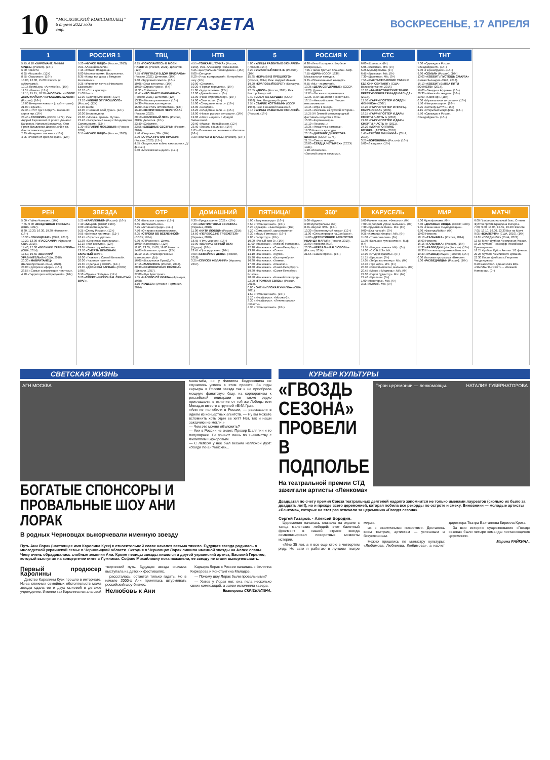10
“МОСКОВСКИЙ КОМСОМОЛЕЦ”
6 апреля 2022 года
стр.
ТЕЛЕГАЗЕТА
ВОСКРЕСЕНЬЕ, 17 АПРЕЛЯ
1
5.45, 6.10 «ХИРОМАНТ. ЛИНИИ СУДЕБ» (Россия). (16+)
6.00 Новости.
6.25 «Часовой». (12+)
8.55 «Здоровье». (16+)
10.00, 12.00, 15.00 Новости (с субтитрами).
10.15 Премьера. «АнтиФейк». (16+)
11.05 «Ванга». (12+)
12.15, 15.15, 18.20 «МОСГАЗ». «НОВОЕ ДЕЛО МАЙОРА ЧЕРКАСОВА. ШАКАЛ» (Россия). (16+)
18.00 Вечерние новости (с субтитрами).
21.00 «Время».
22.35 «Что? Где? Когда?». Весенняя серия игр. (16+)
23.45 «СОЛЯРИС» (СССР, 1972). Реж. Андрей Тарковский. В ролях: Донатас Банионис, Наталья Бондарчук, Юри Ярвет, Владислав Дворжецкий и др. Фантастическая драма.
2.35 «Наедине со всеми». (16+)
4.05 «Россия от края до края». (12+)
РОССИЯ 1
5.20 «ЧУЖОЕ ЛИЦО» (Россия, 2013). Реж. Алексей Карелин.
7.15 «Устами младенца».
8.00 Местное время. Воскресенье.
8.35 «Когда все дома с Тимуром Кизяковым».
9.25 «Утренняя почта с Николаем Басковым».
10.10 «Сто к одному».
11.00 Вести.
12.00 «Доктор Мясников». (12+)
13.10 «КЛЮЧИ ОТ ПРОШЛОГО» (Россия). (12+)
17.00 Вести.
18.00 «Песни от всей души». (12+)
20.00 Вести недели.
22.00 «Москва. Кремль. Путин».
22.40 «Воскресный вечер с Владимиром Соловьевым». (12+)
1.30 «ТЕРАПИЯ ЛЮБОВЬЮ» (Россия, 2009).
3.15 «ЧУЖОЕ ЛИЦО» (Россия, 2013).
ТВЦ
6.25 «ПОКОПАЙТЕСЬ В МОЕЙ ПАМЯТИ» (Россия, 2021). Детектив. (12+)
7.55 «ПРИГЛАСИ В ДОМ ПРИЗРАКА» (Россия, 2021). Детектив. (16+)
9.30 «Здоровый смысл». (16+)
10.05 «Знак качества». (16+)
10.50 «Страна чудес». (6+)
11.30 «События».
11.45 «ЧТО ЗНАЕТ МАРИАННА?» (Россия, 2021). Детектив. (12+)
13.30 «Москва резиновая». (16+)
14.30 «Московская неделя».
15.00 «Как стать оптимистом». (12+)
16.40 «НЕФРИТОВАЯ ЧЕРЕПАХА» (Россия, 2020).
20.10 «ЖЕЛЕЗНЫЙ ЛЕС» (Россия, 2019). Детектив. (12+)
23.40 «События».
23.55 «СВОДНЫЕ СЕСТРЫ» (Россия, 2016).
1.40 «Петровка, 38». (16+)
2.00 «АЛИСА ПРОТИВ ПРАВИЛ» (Россия, 2020). (12+)
4.55 «Закулисные войны юмористов». Д/ф. (12+)
5.30 «Московская неделя». (12+)
НТВ
4.55 «ТОНКАЯ ШТУЧКА» (Россия, 1999). Реж. Александр Полынников.
6.25 «Центральное телевидение». (16+)
8.00 «Сегодня».
8.20 «У нас выигрывают!». Лотерейное шоу. (12+)
10.00 «Сегодня».
10.20 «Первая передача». (16+)
11.00 «Чудо техники». (12+)
12.00 «Дачный ответ». (0+)
13.00 «НашПотребНадзор». (16+)
14.00 «Своя игра». (0+)
15.00 «Следствие вели...». (16+)
16.00 «Сегодня».
16.20 «Следствие вели...». (16+)
18.00 «Новые русские сенсации». (16+)
19.00 «Итоги недели» с Ирадой Зейналовой.
20.40 «Маска». Новый сезон. (12+)
23.40 «Звезды сошлись». (16+)
1.05 «Основано на реальных событиях». (16+)
3.30 «ПОРОХ И ДРОБЬ» (Россия). (16+)
5
5.00 «УЛИЦЫ РАЗБИТЫХ ФОНАРЕЙ» (Россия). (16+)
8.20 «УСЛОВНЫЙ МЕНТ-3» (Россия). (16+)
15.35 «ВЗРЫВ ИЗ ПРОШЛОГО» (Россия, 2014). Реж. Андрей Иванов.
19.20 «КРАПОВЫЙ БЕРЕТ» (Беларусь, 2008).
22.55 «ДВОЕ» (Россия, 2011). Реж. Виктор Татарский.
0.40 «СОБАЧЬЕ СЕРДЦЕ» (СССР, 1988). Реж. Владимир Бортко.
2.55 «СТАРИК ХОТТАБЫЧ» (СССР, 1956). Реж. Геннадий Казанский.
4.15 «УЛИЦЫ РАЗБИТЫХ ФОНАРЕЙ» (Россия). (16+)
РОССИЯ К
6.30 «Лето Господне». Вербное воскресенье.
7.05 «Тайна третьей планеты». М/ф.
7.55 «ЦИРК» (СССР, 1936). Музыкальная комедия.
9.25 «Обыкновенный концерт».
9.55 «Мы – грамотеи!».
10.35 «ДЕЛА СЕРДЕЧНЫЕ» (СССР, 1973). Драма.
12.05 «Письма из провинции».
12.35, 0.30 «Диалоги о животных».
13.15 «Невский ковчег. Теория невозможного».
13.45 «Игра в бисер».
14.25 «Рассказы из русской истории».
15.25 XV Зимний международный фестиваль искусств в Сочи.
16.30 «Картина мира».
17.10 «Пешком...».
18.35 «Романтика романса».
19.30 Новости культуры.
20.10 «ДНЕВНИК ДИРЕКТОРА ШКОЛЫ» (СССР, 1975).
21.25 «Сквозь звезды».
23.00 «СЕРДЦА ЧЕТЫРЕХ» (СССР, 1941).
1.10 «Искатели».
«Золотой секрет хохломы».
СТС
6.00 «Ералаш». (0+)
6.05 «Фиксики». М/с. (0+)
6.25 Мультфильмы. (0+)
6.45 «Три кота». М/с. (0+)
7.30 «Царевны». М/с. (0+)
7.55 «ФАНТАСТИЧЕСКИЕ ТВАРИ И ГДЕ ОНИ ОБИТАЮТ» (США–Великобритания, 2016).
10.20 «ФАНТАСТИЧЕСКИЕ ТВАРИ. ПРЕСТУПЛЕНИЯ ГРИН-ДЕ-ВАЛЬДА» (2018).
12.50 «ГАРРИ ПОТТЕР И ОРДЕН ФЕНИКСА» (2007).
15.20 «ГАРРИ ПОТТЕР И ПРИНЦ-ПОЛУКРОВКА» (2009).
18.15 «ГАРРИ ПОТТЕР И ДАРЫ СМЕРТИ. ЧАСТЬ I» (2010).
21.00 «ГАРРИ ПОТТЕР И ДАРЫ СМЕРТИ. ЧАСТЬ II» (2011).
23.20 «МЭРИ ПОППИНС ВОЗВРАЩАЕТСЯ» (2018).
1.45 «ТРЕТИЙ ЛИШНИЙ-2» (США, 2015).
3.25 «ВОРОНИНЫ» (Россия). (16+)
5.00 «6 кадров». (16+)
ТНТ
7.00 «Однажды в России. Спецдайджест». (16+)
9.00 «Перезагрузка». (16+)
9.30 «СЕМЬЯ» (Россия). (16+)
13.00 «ХОББИТ: ПУСТОШЬ СМАУГА» (Новая Зеландия–США, 2013).
16.10 «ХОББИТ: БИТВА ПЯТИ ВОИНСТВ» (2014).
19.00 «Звезды в Африке». (16+)
20.30 «Женский стендап». (16+)
23.00 «Stand up». (18+)
0.00 «Музыкальная интуиция». (16+)
1.50 «Импровизация». (16+)
3.25 «Comedy Баттл». (16+)
4.15 «Открытый микрофон». (16+)
5.50 «Однажды в России. Спецдайджест». (16+)
РЕН
5.00 «Тайны Чапман». (16+)
7.55, 9.00 «ВОЗДУШНАЯ ТЮРЬМА» (США, 1997).
8.30, 12.30, 16.30, 19.30 «Новости». (16+)
10.30 «ПОХИЩЕНИЕ» (США, 2015).
12.20, 13.00 «ПАССАЖИР» (Франция–США, 2018).
14.40, 17.00 «ВЕЛИКИЙ УРАВНИТЕЛЬ» (США, 2014).
17.50, 19.55 «ВЕЛИКИЙ УРАВНИТЕЛЬ-2» (США, 2018).
20.30 «МАВРИТАНЕЦ» (Великобритания–США, 2020).
23.00 «Добров в эфире». (16+)
23.55 «Самые шокирующие гипотезы».
4.20 «Территория заблуждений». (16+)
ЗВЕЗДА
5.25 «КРАПЛЕНЫЙ» (Россия). (16+)
7.10 «АКЦИЯ» (СССР, 1987).
9.00 «Новости недели».
9.25 «Служу России». (12+)
9.55 «Военная приемка». (12+)
10.45 «Скрытые угрозы».
11.30 «Секретные материалы».
12.15 «Код доступа». (12+)
13.05 «Битва оружейников».
13.50 «СМЕРТЬ ШПИОНАМ. СКРЫТЫЙ ВРАГ».
18.00 «Главное с Ольгой Беловой».
20.00 «Часовые памяти».
22.35 «Сделано в СССР». (12+)
23.05 «ДВОЙНОЙ КАПКАН» (СССР, 1985).
3.10 «Оружие Победы». (12+)
3.20 «СМЕРТЬ ШПИОНАМ. СКРЫТЫЙ ВРАГ».
ОТР
6.00 «Большая страна». (12+)
6.55 «Вспомнить все».
7.25 «Активная среда». (12+)
7.50 «От прав к возможностям».
8.05 «ОТРОКИ ВО ВСЕЛЕННОЙ» (СССР, 1974).
9.30 «ОТРажение». Детям.
10.00 «Календарь». (12+)
11.00, 13.05, 15.00, 19.00 Новости.
14.05 «Большая страна». (12+)
15.10, 3.15 «Рассекреченные материалы». Д/ф.
16.05 «Воскресная Прав!Да?».
17.15 «МАРАФОН» (Россия, 2012).
20.30 «ЗЕМЛЯНИЧНАЯ ПОЛЯНА» (Швеция, 1957).
22.00 «Луи Армстронг».
1.55 «НАЛЕВО ОТ ЛИФТА» (Франция, 1988).
4.10 «ЧУДЕСА» (Италия–Германия, 2014).
ДОМАШНИЙ
6.30 «Предсказания: 2022». (16+)
7.30 «АМЕТИСТОВАЯ СЕРЕЖКА» (Украина, 2018).
11.00 «НИТИ ЛЮБВИ» (Россия, 2014).
14.50 «ПЕРЕВОД НЕ ТРЕБУЕТСЯ» (Украина, 2020).
18.45 «Пять ужинов». (16+)
19.00 «ВЕЛИКОЛЕПНЫЙ ВЕК» (Турция). (16+)
23.45 «Про здоровье». (16+)
0.00 «СЕМЕЙНОЕ ДЕЛО» (Россия, 2018).
3.25 «СПИСОК ЖЕЛАНИЙ» (Украина, 2017).
ПЯТНИЦА!
5.00 «Тату навсегда». (16+)
5.50 «Пятница News». (16+)
6.20 «Дикари». «Бангладеш». (16+)
7.20 «Семь морей, одна планета».
8.30 «Мамы Пятницы». (16+)
9.00 «Гастротур». (16+)
10.00 «Умный дом-3». (16+)
11.00 «На ножах». «Нижний Новгород».
12.10 «На ножах». «Санкт-Петербург».
13.10 «На ножах». «Сочи».
14.10 «На ножах». «Курск».
15.20 «На ножах». «Екатеринбург».
16.30 «На ножах». «Химки».
17.30 «На ножах». «Кленово».
18.30 «На ножах». «Санкт-Петербург».
19.30 «На ножах». «Санкт-Петербург. Brucke».
20.40 «На ножах». «Нижний Новгород».
22.00 «ГРОМКАЯ СВЯЗЬ» (Россия, 2018).
0.00 «ОЧЕНЬ ПЛОХАЯ УЧИЛКА» (США, 2011).
1.50 «Пятница News». (16+)
2.20 «Инсайдеры». «Москва-2».
3.30 «Инсайдеры». «Ленинградская область».
4.30 «Пятница News». (16+)
360°
5.00 «Будни».
6.00 Мультфильмы. (6+)
8.55 «Вкусно 360». (12+)
10.30 «Перевернутый класс». (12+)
11.00 «Спецоперация на Донбассе».
14.00 «ДЕТЕКТИВНОЕ АГЕНТСТВО ИВАН ДА МАРЬЯ» (Россия, 2010).
20.00 «Новости 360».
20.30 «НЕРЕАЛЬНАЯ ЛЮБОВЬ» (Россия, 2014).
21.55 «Самое яркое». (16+)
КАРУСЕЛЬ
5.00 Ранние пташки. «Фиксики». (0+)
7.00 «С добрым утром, малыши!». (0+)
7.30 «Грузовичок Лева». М/с. (0+)
9.00 «Еда на ура!». (0+)
9.25 «Команда Флоры». М/с. (0+)
11.00 «Трам-пам-пам». (0+)
11.30 «Большое путешествие». М/ф. (6+)
12.55 «Банда котиков». М/ф. (6+)
14.00 «С.О.Б.Е.З». М/с.
15.00 «Студия красоты». (0+)
15.15 «Ералаш». (6+)
17.05 «Зебра в клеточку». М/с. (0+)
18.10 «Три кота». М/с. (0+)
20.30 «Спокойной ночи, малыши!». (0+)
20.45 «Маша и Медведь». М/с. (0+)
22.30 «Герои Гуджитсу». М/с. (6+)
22.40 «Ералаш». (6+)
1.00 «Новаторы». М/с. (6+)
3.15 «Лунтик». М/с. (0+)
МИР
5.00 Мультфильмы. (0+)
7.40 «ДЕЛОВЫЕ ЛЮДИ» (СССР, 1963).
9.05 «Наше кино. Неувядающие».
9.30 «ФазендаЛайф». (6+)
10.00 Новости.
10.10 «ТАЛЬНИКА» (Россия, 2014).
16.00 Новости.
16.15 «ТАЛЬНИКА» (Россия). (16+)
17.30 «РАЗВЕДЧИЦЫ» (Россия). (16+)
18.30 Итоговая программа «Вместе».
19.30 «РАЗВЕДЧИЦЫ» (Россия). (16+)
0.00 Итоговая программа «Вместе».
1.00 «РАЗВЕДЧИЦЫ» (Россия). (16+)
МАТЧ!
6.00 Профессиональный бокс. Стивен Фултон против Брэндона Фигероа.
7.00, 9.00, 13.05, 15.55, 23.20 Новости.
7.05, 13.10, 16.00, 23.30 Все на Матч!
9.05 «ВЗАПЕРТИ» (США, 2010). (16+)
11.05 «ПОЕДИНОК» (США, 2021).
13.55 Мини-футбол. Чемпионат России.
16.25 Футбол. Тинькофф Российская Премьер-лига.
18.25 Футбол. Кубок Англии. 1/2 финала.
20.25 Футбол. Чемпионат Германии.
22.30 После футбола с Георгием Черданцевым.
0.20 Баскетбол. Единая лига ВТБ. «ПАРМА-ПАРИБЕТ» – «Нижний Новгород». (0+)
СВЕТСКАЯ ЖИЗНЬ
АГН МОСКВА
БОГАТЫЕ СПОНСОРЫ И ПРОВАЛЬНЫЕ ШОУ АНИ ЛОРАК
В родных Черновцах выкорчевали именную звезду
масштаба, но у Филиппа Бедросовича не случилось успеха в этом проекте. За годы карьеры в России звезда так и не приобрела мощную фанатскую базу, на корпоративы к российской олигархии ее также редко приглашали, в отличие от той же Лободы или Меладзе вместе с группой «ВИА Гра».
«Ани не полюбили в России, — рассказали в одном из концертных агентств. — Ну вы можете вспомнить хоть один ее хит? Нет, так и наши заказчики не могли.»
— Чем это можно объяснить?
— Ани в России не знают, Прохор Шаляпин и то популярнее. Ее узнают лишь по знакомству с Филиппом Киркоровым.
— С Лепсом у нее был весьма неплохой дуэт: «Уходи по-английски»...
Путь Ани Лорак (настоящее имя Каролина Куек) к относительной славе начался весьма тяжело. Будущая звезда родилась в многодетной украинской семье в Черновицкой области. Сегодня в Черновцах Лорак лишили именной звезды на Аллее славы. Чему очень обрадовались злобные земляки Ани. Кроме певицы звезды лишился и другой украинский артист, Василий Герелло, который выступил на концерте-митинге в Лужниках. Софию Михайловну пока пожалели, ее звезду не стали выкорчевывать.
Первый продюсер Каролины
Детство Каролины Куек прошло в интернате. Из-за сложных семейных обстоятельств мама звезды сдала ее и двух сыновей в детское учреждение. Именно так Каролина начала свой творческий путь. Будущая звезда сначала выступала на детских фестивалях.
расссталась, остается только гадать. Но в начале 2000-х Ани принялась штурмовать российский шоу-бизнес.
Нелюбовь к Ани
Карьера Лорак в России началась с Филиппа Киркорова и Константина Меладзе.
— Почему шоу Лорак были провальными?
— Хитов у Лорак нет, она пела несколько своих композиций, а затем исполняла кавера.
Екатерина СКРИЖАЛИНА.
КУРЬЕР КУЛЬТУРЫ
«ГВОЗДЬ СЕЗОНА» ПРОВЕЛИ В ПОДПОЛЬЕ
На театральной премии СТД зажигали артисты «Ленкома»
Герои церемонии — ленкомовцы. НАТАЛИЯ ГУБЕРНАТОРОВА
Двадцатая по счету премия Союза театральных деятелей надолго запомнится не только именами лауреатов (сколько их было за двадцать лет!), но и прежде всего церемонией, которая побила все рекорды по остроте и смеху. Вино­вники — молодые артисты «Ленкома», которые на этот раз отвечали за церемонию «Гвоздя сезона».
Сергей Газаров. · Алексей Бородин.
Церемония началась сначала на экране с танца маленьких лебедей: этот балетный фрагмент в нашей стране всегда символизировал поворотные моменты истории.
«Мне 35 лет, а я все еще стою в четвертом ряду. Но зато я работаю в лучшем театре мира».
их с экзотичными новостями. Досталось всем театрам, артистам — успешным и безуспешным.
Нежно прошлись по министру культуры: «Любимова, Любимова, Любимова», а насчет директора Театра Вахтангова Кирилла Крока.
За всю историю существования «Гвоздя сезона» было четыре команды постановщиков церемонии.
Марина РАЙКИНА.